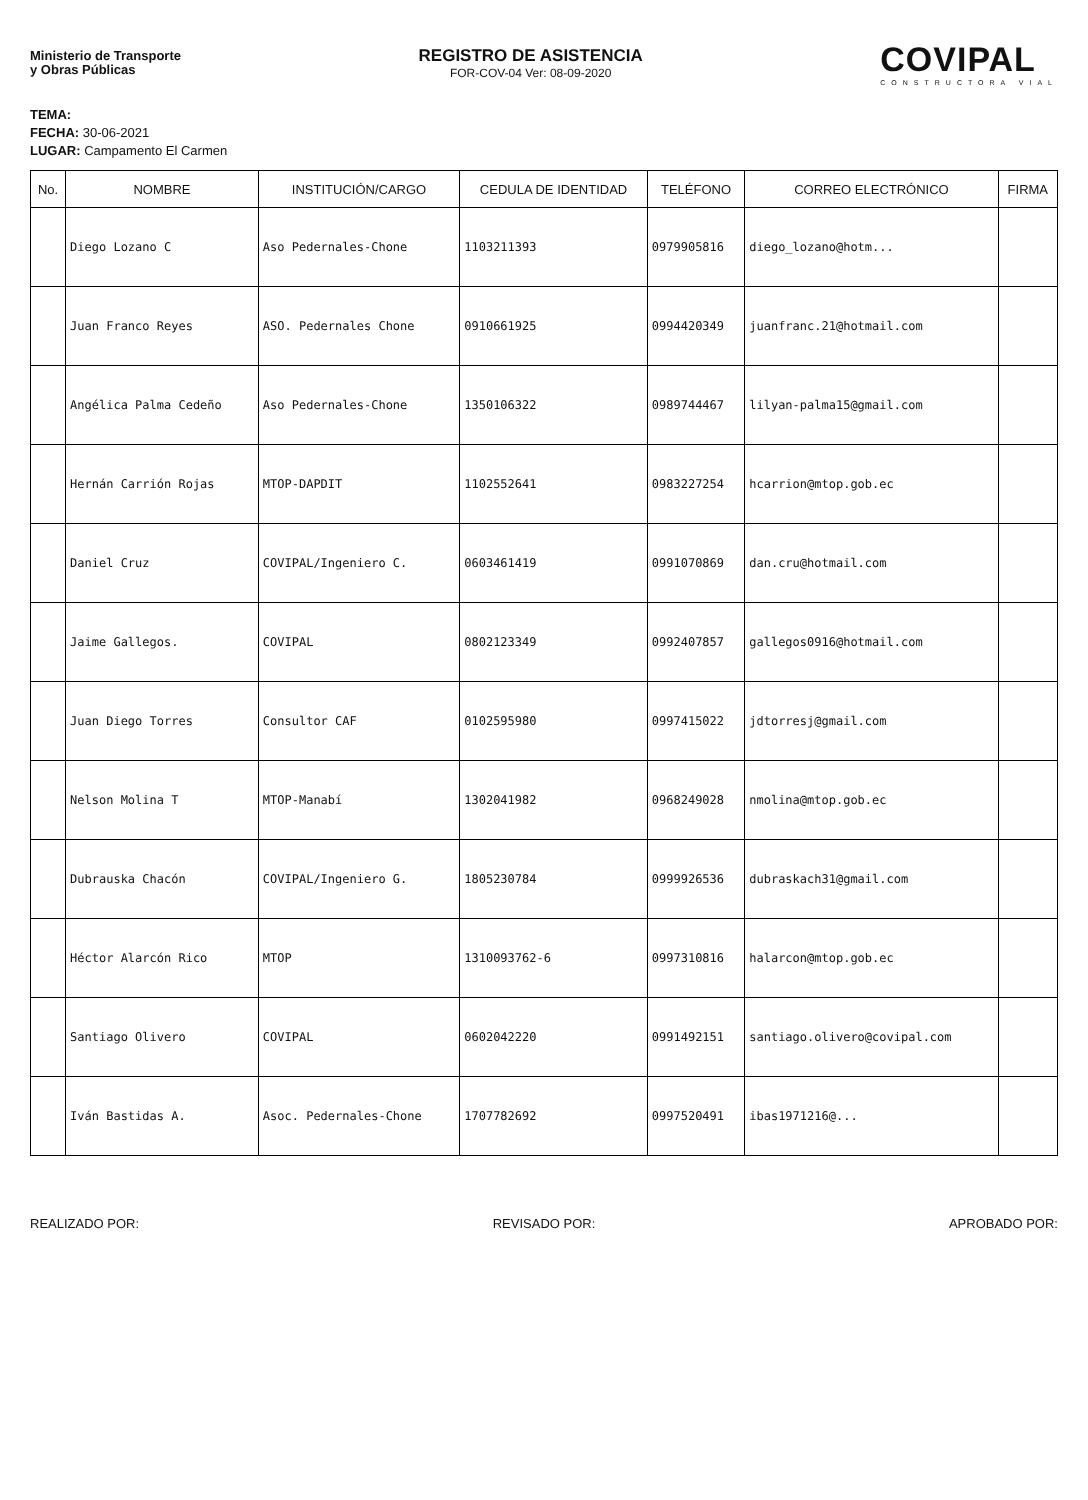Ministerio de Transporte
y Obras Públicas
REGISTRO DE ASISTENCIA
FOR-COV-04 Ver: 08-09-2020
COVIPAL
CONSTRUCTORA VIAL
TEMA:
FECHA: 30-06-2021
LUGAR: Campamento El Carmen
| No. | NOMBRE | INSTITUCIÓN/CARGO | CEDULA DE IDENTIDAD | TELÉFONO | CORREO ELECTRÓNICO | FIRMA |
| --- | --- | --- | --- | --- | --- | --- |
| | Diego Lozano C | Aso Pedernales-Chone | 1103211393 | 0979905816 | diego_lozano@hotm... | |
| | Juan Franco Reyes | ASO. Pedernales Chone | 0910661925 | 0994420349 | juanfranc.21@hotmail.com | |
| | Angélica Palma Cedeño | Aso Pedernales-Chone | 1350106322 | 0989744467 | lilyan-palma15@gmail.com | |
| | Hernán Carrión Rojas | MTOP-DAPDIT | 1102552641 | 0983227254 | hcarrion@mtop.gob.ec | |
| | Daniel Cruz | COVIPAL/Ingeniero C. | 0603461419 | 0991070869 | dan.cru@hotmail.com | |
| | Jaime Gallegos. | COVIPAL | 0802123349 | 0992407857 | gallegos0916@hotmail.com | |
| | Juan Diego Torres | Consultor CAF | 0102595980 | 0997415022 | jdtorresj@gmail.com | |
| | Nelson Molina T | MTOP-Manabí | 1302041982 | 0968249028 | nmolina@mtop.gob.ec | |
| | Dubrauska Chacón | COVIPAL/Ingeniero G. | 1805230784 | 0999926536 | dubraskach31@gmail.com | |
| | Héctor Alarcón Rico | MTOP | 1310093762-6 | 0997310816 | halarcon@mtop.gob.ec | |
| | Santiago Olivero | COVIPAL | 0602042220 | 0991492151 | santiago.olivero@covipal.com | |
| | Iván Bastidas A. | Asoc. Pedernales-Chone | 1707782692 | 0997520491 | ibas1971216@... | |
REALIZADO POR: REVISADO POR: APROBADO POR: